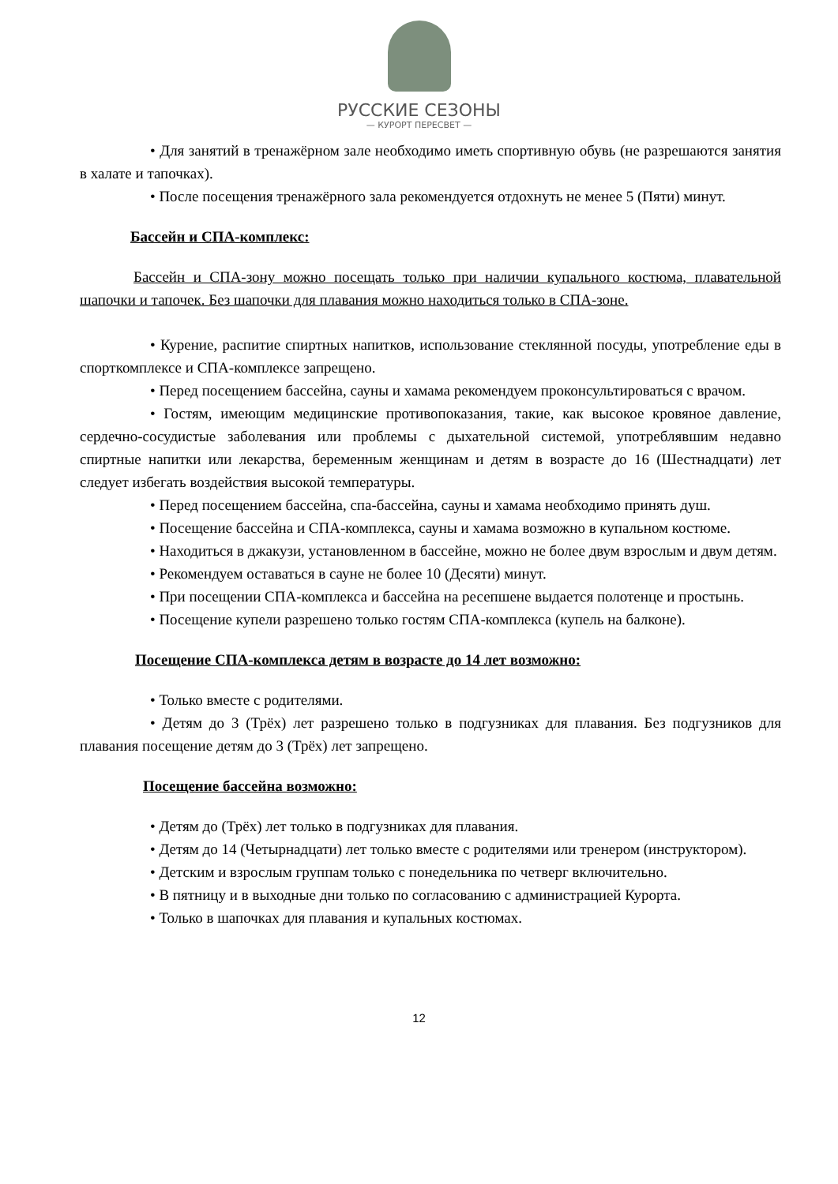РУССКИЕ СЕЗОНЫ
— КУРОРТ ПЕРЕСВЕТ —
• Для занятий в тренажёрном зале необходимо иметь спортивную обувь (не разрешаются занятия в халате и тапочках).
• После посещения тренажёрного зала рекомендуется отдохнуть не менее 5 (Пяти) минут.
Бассейн и СПА-комплекс:
Бассейн и СПА-зону можно посещать только при наличии купального костюма, плавательной шапочки и тапочек. Без шапочки для плавания можно находиться только в СПА-зоне.
• Курение, распитие спиртных напитков, использование стеклянной посуды, употребление еды в спорткомплексе и СПА-комплексе запрещено.
• Перед посещением бассейна, сауны и хамама рекомендуем проконсультироваться с врачом.
• Гостям, имеющим медицинские противопоказания, такие, как высокое кровяное давление, сердечно-сосудистые заболевания или проблемы с дыхательной системой, употреблявшим недавно спиртные напитки или лекарства, беременным женщинам и детям в возрасте до 16 (Шестнадцати) лет следует избегать воздействия высокой температуры.
• Перед посещением бассейна, спа-бассейна, сауны и хамама необходимо принять душ.
• Посещение бассейна и СПА-комплекса, сауны и хамама возможно в купальном костюме.
• Находиться в джакузи, установленном в бассейне, можно не более двум взрослым и двум детям.
• Рекомендуем оставаться в сауне не более 10 (Десяти) минут.
• При посещении СПА-комплекса и бассейна на ресепшене выдается полотенце и простынь.
• Посещение купели разрешено только гостям СПА-комплекса (купель на балконе).
Посещение СПА-комплекса детям в возрасте до 14 лет возможно:
• Только вместе с родителями.
• Детям до 3 (Трёх) лет разрешено только в подгузниках для плавания. Без подгузников для плавания посещение детям до 3 (Трёх) лет запрещено.
Посещение бассейна возможно:
• Детям до (Трёх) лет только в подгузниках для плавания.
• Детям до 14 (Четырнадцати) лет только вместе с родителями или тренером (инструктором).
• Детским и взрослым группам только с понедельника по четверг включительно.
• В пятницу и в выходные дни только по согласованию с администрацией Курорта.
• Только в шапочках для плавания и купальных костюмах.
12